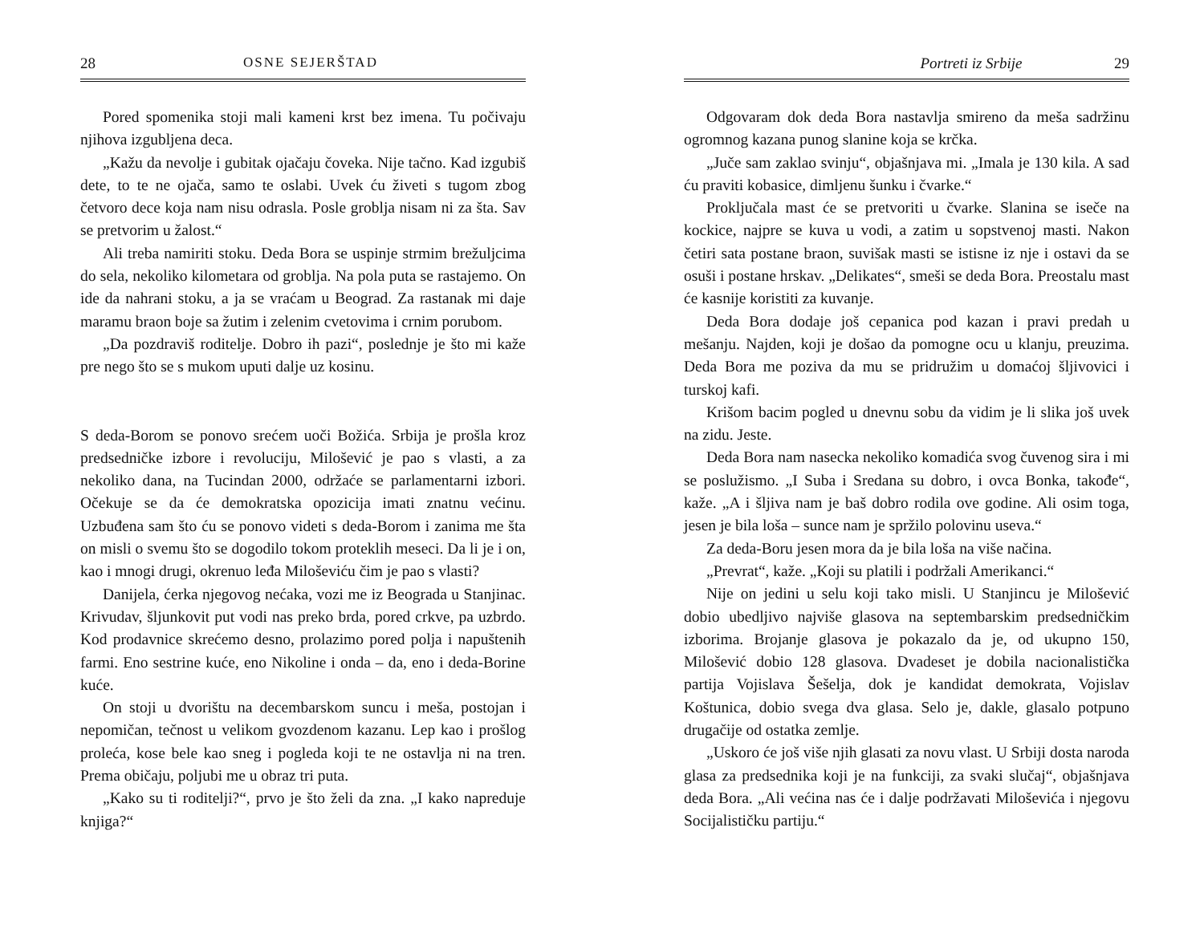28 OSNE SEJERŠTAD
Pored spomenika stoji mali kameni krst bez imena. Tu počivaju njihova izgubljena deca.
„Kažu da nevolje i gubitak ojačaju čoveka. Nije tačno. Kad izgubiš dete, to te ne ojača, samo te oslabi. Uvek ću živeti s tugom zbog četvoro dece koja nam nisu odrasla. Posle groblja nisam ni za šta. Sav se pretvorim u žalost.“
Ali treba namiriti stoku. Deda Bora se uspinje strmim brežuljcima do sela, nekoliko kilometara od groblja. Na pola puta se rastajemo. On ide da nahrani stoku, a ja se vraćam u Beograd. Za rastanak mi daje maramu braon boje sa žutim i zelenim cvetovima i crnim porubom.
„Da pozdraviš roditelje. Dobro ih pazi“, poslednje je što mi kaže pre nego što se s mukom uputi dalje uz kosinu.
S deda-Borom se ponovo srećem uoči Božića. Srbija je prošla kroz predsedničke izbore i revoluciju, Milošević je pao s vlasti, a za nekoliko dana, na Tucindan 2000, održaće se parlamentarni izbori. Očekuje se da će demokratska opozicija imati znatnu većinu. Uzbuđena sam što ću se ponovo videti s deda-Borom i zanima me šta on misli o svemu što se dogodilo tokom proteklih meseci. Da li je i on, kao i mnogi drugi, okrenuo leđa Miloševiću čim je pao s vlasti?
Danijela, ćerka njegovog nećaka, vozi me iz Beograda u Stanjinac. Krivudav, šljunkovit put vodi nas preko brda, pored crkve, pa uzbrdo. Kod prodavnice skrećemo desno, prolazimo pored polja i napuštenih farmi. Eno sestrine kuće, eno Nikoline i onda – da, eno i deda-Borine kuće.
On stoji u dvorištu na decembarskom suncu i meša, postojan i nepomičan, tečnost u velikom gvozdenom kazanu. Lep kao i prošlog proleća, kose bele kao sneg i pogleda koji te ne ostavlja ni na tren. Prema običaju, poljubi me u obraz tri puta.
„Kako su ti roditelji?“, prvo je što želi da zna. „I kako napreduje knjiga?“
Portreti iz Srbije 29
Odgovaram dok deda Bora nastavlja smireno da meša sadržinu ogromnog kazana punog slanine koja se krčka.
„Juče sam zaklao svinju“, objašnjava mi. „Imala je 130 kila. A sad ću praviti kobasice, dimljenu šunku i čvarke.“
Proključala mast će se pretvoriti u čvarke. Slanina se iseče na kockice, najpre se kuva u vodi, a zatim u sopstvenoj masti. Nakon četiri sata postane braon, suvišak masti se istisne iz nje i ostavi da se osuši i postane hrskav. „Delikates“, smeši se deda Bora. Preostalu mast će kasnije koristiti za kuvanje.
Deda Bora dodaje još cepanica pod kazan i pravi predah u mešanju. Najden, koji je došao da pomogne ocu u klanju, preuzima. Deda Bora me poziva da mu se pridružim u domaćoj šljivovici i turskoj kafi.
Krišom bacim pogled u dnevnu sobu da vidim je li slika još uvek na zidu. Jeste.
Deda Bora nam nasecka nekoliko komadića svog čuvenog sira i mi se poslužismo. „I Suba i Sredana su dobro, i ovca Bonka, takođe“, kaže. „A i šljiva nam je baš dobro rodila ove godine. Ali osim toga, jesen je bila loša – sunce nam je spržilo polovinu useva.“
Za deda-Boru jesen mora da je bila loša na više načina.
„Prevrat“, kaže. „Koji su platili i podržali Amerikanci.“
Nije on jedini u selu koji tako misli. U Stanjincu je Milošević dobio ubedljivo najviše glasova na septembarskim predsedničkim izborima. Brojanje glasova je pokazalo da je, od ukupno 150, Milošević dobio 128 glasova. Dvadeset je dobila nacionalistička partija Vojislava Šešelja, dok je kandidat demokrata, Vojislav Koštunica, dobio svega dva glasa. Selo je, dakle, glasalo potpuno drugačije od ostatka zemlje.
„Uskoro će još više njih glasati za novu vlast. U Srbiji dosta naroda glasa za predsednika koji je na funkciji, za svaki slučaj“, objašnjava deda Bora. „Ali većina nas će i dalje podržavati Miloševića i njegovu Socijalističku partiju.“